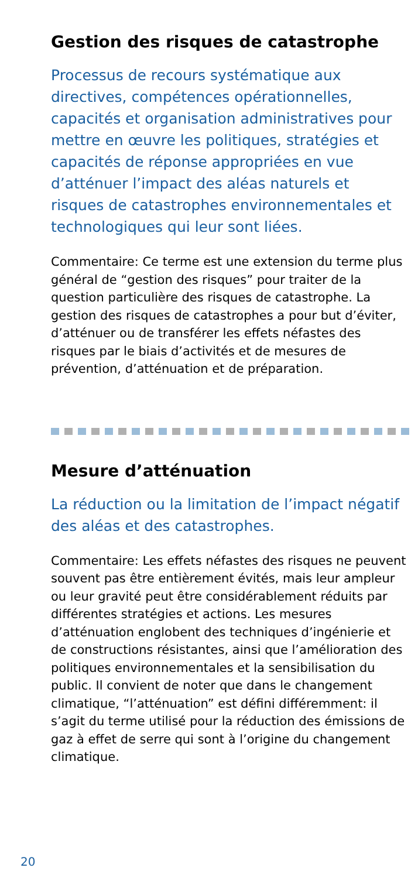Gestion des risques de catastrophe
Processus de recours systématique aux directives, compétences opérationnelles, capacités et organisation administratives pour mettre en œuvre les politiques, stratégies et capacités de réponse appropriées en vue d’atténuer l’impact des aléas naturels et risques de catastrophes environnementales et technologiques qui leur sont liées.
Commentaire: Ce terme est une extension du terme plus général de “gestion des risques” pour traiter de la question particulière des risques de catastrophe. La gestion des risques de catastrophes a pour but d’éviter, d’atténuer ou de transférer les effets néfastes des risques par le biais d’activités et de mesures de prévention, d’atténuation et de préparation.
Mesure d’atténuation
La réduction ou la limitation de l’impact négatif des aléas et des catastrophes.
Commentaire: Les effets néfastes des risques ne peuvent souvent pas être entièrement évités, mais leur ampleur ou leur gravité peut être considérablement réduits par différentes stratégies et actions. Les mesures d’atténuation englobent des techniques d’ingénierie et de constructions résistantes, ainsi que l’amélioration des politiques environnementales et la sensibilisation du public. Il convient de noter que dans le changement climatique, “l’atténuation” est défini différemment: il s’agit du terme utilisé pour la réduction des émissions de gaz à effet de serre qui sont à l’origine du changement climatique.
20